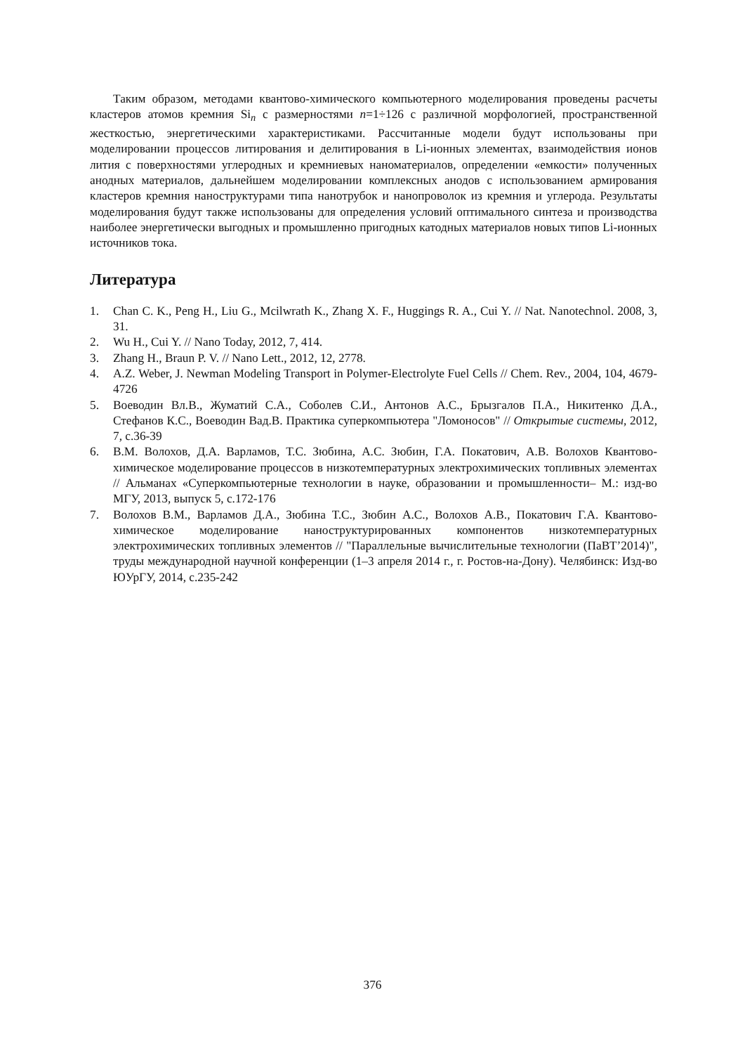Таким образом, методами квантово-химического компьютерного моделирования проведены расчеты кластеров атомов кремния Si<sub>n</sub> с размерностями n=1÷126 с различной морфологией, пространственной жесткостью, энергетическими характеристиками. Рассчитанные модели будут использованы при моделировании процессов литирования и делитирования в Li-ионных элементах, взаимодействия ионов лития с поверхностями углеродных и кремниевых наноматериалов, определении «емкости» полученных анодных материалов, дальнейшем моделировании комплексных анодов с использованием армирования кластеров кремния наноструктурами типа нанотрубок и нанопроволок из кремния и углерода. Результаты моделирования будут также использованы для определения условий оптимального синтеза и производства наиболее энергетически выгодных и промышленно пригодных катодных материалов новых типов Li-ионных источников тока.
Литература
1. Chan C. K., Peng H., Liu G., Mcilwrath K., Zhang X. F., Huggings R. A., Cui Y. // Nat. Nanotechnol. 2008, 3, 31.
2. Wu H., Cui Y. // Nano Today, 2012, 7, 414.
3. Zhang H., Braun P. V. // Nano Lett., 2012, 12, 2778.
4. A.Z. Weber, J. Newman Modeling Transport in Polymer-Electrolyte Fuel Cells // Chem. Rev., 2004, 104, 4679-4726
5. Воеводин Вл.В., Жуматий С.А., Соболев С.И., Антонов А.С., Брызгалов П.А., Никитенко Д.А., Стефанов К.С., Воеводин Вад.В. Практика суперкомпьютера "Ломоносов" // Открытые системы, 2012, 7, с.36-39
6. В.М. Волохов, Д.А. Варламов, Т.С. Зюбина, А.С. Зюбин, Г.А. Покатович, А.В. Волохов Квантово-химическое моделирование процессов в низкотемпературных электрохимических топливных элементах // Альманах «Суперкомпьютерные технологии в науке, образовании и промышленности– М.: изд-во МГУ, 2013, выпуск 5, с.172-176
7. Волохов В.М., Варламов Д.А., Зюбина Т.С., Зюбин А.С., Волохов А.В., Покатович Г.А. Квантово-химическое моделирование наноструктурированных компонентов низкотемпературных электрохимических топливных элементов // "Параллельные вычислительные технологии (ПаВТ’2014)", труды международной научной конференции (1–3 апреля 2014 г., г. Ростов-на-Дону). Челябинск: Изд-во ЮУрГУ, 2014, с.235-242
376